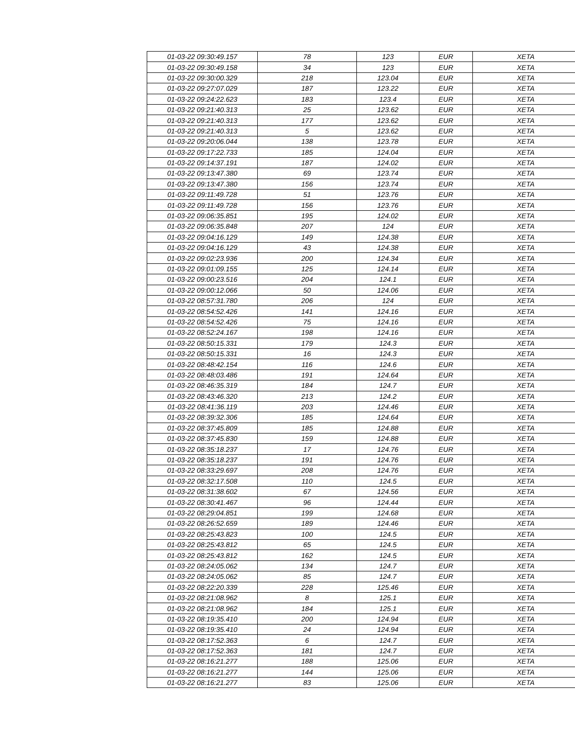| 01-03-22 09:30:49.157 | 78 | 123 | EUR | XETA |
| 01-03-22 09:30:49.158 | 34 | 123 | EUR | XETA |
| 01-03-22 09:30:00.329 | 218 | 123.04 | EUR | XETA |
| 01-03-22 09:27:07.029 | 187 | 123.22 | EUR | XETA |
| 01-03-22 09:24:22.623 | 183 | 123.4 | EUR | XETA |
| 01-03-22 09:21:40.313 | 25 | 123.62 | EUR | XETA |
| 01-03-22 09:21:40.313 | 177 | 123.62 | EUR | XETA |
| 01-03-22 09:21:40.313 | 5 | 123.62 | EUR | XETA |
| 01-03-22 09:20:06.044 | 138 | 123.78 | EUR | XETA |
| 01-03-22 09:17:22.733 | 185 | 124.04 | EUR | XETA |
| 01-03-22 09:14:37.191 | 187 | 124.02 | EUR | XETA |
| 01-03-22 09:13:47.380 | 69 | 123.74 | EUR | XETA |
| 01-03-22 09:13:47.380 | 156 | 123.74 | EUR | XETA |
| 01-03-22 09:11:49.728 | 51 | 123.76 | EUR | XETA |
| 01-03-22 09:11:49.728 | 156 | 123.76 | EUR | XETA |
| 01-03-22 09:06:35.851 | 195 | 124.02 | EUR | XETA |
| 01-03-22 09:06:35.848 | 207 | 124 | EUR | XETA |
| 01-03-22 09:04:16.129 | 149 | 124.38 | EUR | XETA |
| 01-03-22 09:04:16.129 | 43 | 124.38 | EUR | XETA |
| 01-03-22 09:02:23.936 | 200 | 124.34 | EUR | XETA |
| 01-03-22 09:01:09.155 | 125 | 124.14 | EUR | XETA |
| 01-03-22 09:00:23.516 | 204 | 124.1 | EUR | XETA |
| 01-03-22 09:00:12.066 | 50 | 124.06 | EUR | XETA |
| 01-03-22 08:57:31.780 | 206 | 124 | EUR | XETA |
| 01-03-22 08:54:52.426 | 141 | 124.16 | EUR | XETA |
| 01-03-22 08:54:52.426 | 75 | 124.16 | EUR | XETA |
| 01-03-22 08:52:24.167 | 198 | 124.16 | EUR | XETA |
| 01-03-22 08:50:15.331 | 179 | 124.3 | EUR | XETA |
| 01-03-22 08:50:15.331 | 16 | 124.3 | EUR | XETA |
| 01-03-22 08:48:42.154 | 116 | 124.6 | EUR | XETA |
| 01-03-22 08:48:03.486 | 191 | 124.64 | EUR | XETA |
| 01-03-22 08:46:35.319 | 184 | 124.7 | EUR | XETA |
| 01-03-22 08:43:46.320 | 213 | 124.2 | EUR | XETA |
| 01-03-22 08:41:36.119 | 203 | 124.46 | EUR | XETA |
| 01-03-22 08:39:32.306 | 185 | 124.64 | EUR | XETA |
| 01-03-22 08:37:45.809 | 185 | 124.88 | EUR | XETA |
| 01-03-22 08:37:45.830 | 159 | 124.88 | EUR | XETA |
| 01-03-22 08:35:18.237 | 17 | 124.76 | EUR | XETA |
| 01-03-22 08:35:18.237 | 191 | 124.76 | EUR | XETA |
| 01-03-22 08:33:29.697 | 208 | 124.76 | EUR | XETA |
| 01-03-22 08:32:17.508 | 110 | 124.5 | EUR | XETA |
| 01-03-22 08:31:38.602 | 67 | 124.56 | EUR | XETA |
| 01-03-22 08:30:41.467 | 96 | 124.44 | EUR | XETA |
| 01-03-22 08:29:04.851 | 199 | 124.68 | EUR | XETA |
| 01-03-22 08:26:52.659 | 189 | 124.46 | EUR | XETA |
| 01-03-22 08:25:43.823 | 100 | 124.5 | EUR | XETA |
| 01-03-22 08:25:43.812 | 65 | 124.5 | EUR | XETA |
| 01-03-22 08:25:43.812 | 162 | 124.5 | EUR | XETA |
| 01-03-22 08:24:05.062 | 134 | 124.7 | EUR | XETA |
| 01-03-22 08:24:05.062 | 85 | 124.7 | EUR | XETA |
| 01-03-22 08:22:20.339 | 228 | 125.46 | EUR | XETA |
| 01-03-22 08:21:08.962 | 8 | 125.1 | EUR | XETA |
| 01-03-22 08:21:08.962 | 184 | 125.1 | EUR | XETA |
| 01-03-22 08:19:35.410 | 200 | 124.94 | EUR | XETA |
| 01-03-22 08:19:35.410 | 24 | 124.94 | EUR | XETA |
| 01-03-22 08:17:52.363 | 6 | 124.7 | EUR | XETA |
| 01-03-22 08:17:52.363 | 181 | 124.7 | EUR | XETA |
| 01-03-22 08:16:21.277 | 188 | 125.06 | EUR | XETA |
| 01-03-22 08:16:21.277 | 144 | 125.06 | EUR | XETA |
| 01-03-22 08:16:21.277 | 83 | 125.06 | EUR | XETA |